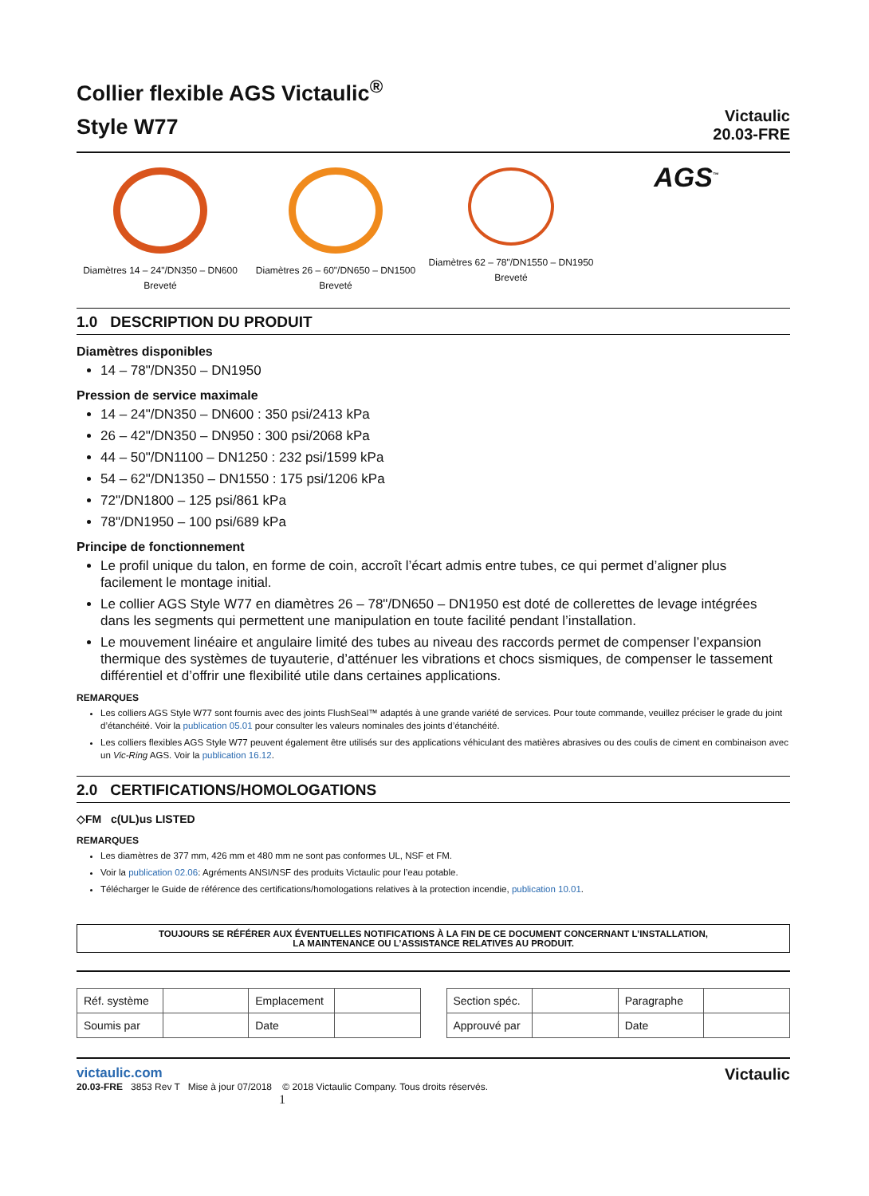Collier flexible AGS Victaulic<sup>®</sup>
Style W77
Victaulic
20.03-FRE
Diamètres 14 – 24"/DN350 – DN600
Breveté
Diamètres 26 – 60"/DN650 – DN1500
Breveté
Diamètres 62 – 78"/DN1550 – DN1950
Breveté
AGS<sup>™</sup>
1.0 DESCRIPTION DU PRODUIT
Diamètres disponibles
14 – 78"/DN350 – DN1950
Pression de service maximale
14 – 24"/DN350 – DN600 : 350 psi/2413 kPa
26 – 42"/DN350 – DN950 : 300 psi/2068 kPa
44 – 50"/DN1100 – DN1250 : 232 psi/1599 kPa
54 – 62"/DN1350 – DN1550 : 175 psi/1206 kPa
72"/DN1800 – 125 psi/861 kPa
78"/DN1950 – 100 psi/689 kPa
Principe de fonctionnement
Le profil unique du talon, en forme de coin, accroît l’écart admis entre tubes, ce qui permet d’aligner plus facilement le montage initial.
Le collier AGS Style W77 en diamètres 26 – 78"/DN650 – DN1950 est doté de collerettes de levage intégrées dans les segments qui permettent une manipulation en toute facilité pendant l’installation.
Le mouvement linéaire et angulaire limité des tubes au niveau des raccords permet de compenser l’expansion thermique des systèmes de tuyauterie, d’atténuer les vibrations et chocs sismiques, de compenser le tassement différentiel et d’offrir une flexibilité utile dans certaines applications.
REMARQUES
Les colliers AGS Style W77 sont fournis avec des joints FlushSeal™ adaptés à une grande variété de services. Pour toute commande, veuillez préciser le grade du joint d’étanchéité. Voir la publication 05.01 pour consulter les valeurs nominales des joints d’étanchéité.
Les colliers flexibles AGS Style W77 peuvent également être utilisés sur des applications véhiculant des matières abrasives ou des coulis de ciment en combinaison avec un Vic-Ring AGS. Voir la publication 16.12.
2.0 CERTIFICATIONS/HOMOLOGATIONS
◇FM c(UL)us LISTED
REMARQUES
Les diamètres de 377 mm, 426 mm et 480 mm ne sont pas conformes UL, NSF et FM.
Voir la publication 02.06: Agréments ANSI/NSF des produits Victaulic pour l’eau potable.
Télécharger le Guide de référence des certifications/homologations relatives à la protection incendie, publication 10.01.
TOUJOURS SE RÉFÉRER AUX ÉVENTUELLES NOTIFICATIONS À LA FIN DE CE DOCUMENT CONCERNANT L’INSTALLATION,
LA MAINTENANCE OU L’ASSISTANCE RELATIVES AU PRODUIT.
| Réf. système | | Emplacement | |
| Soumis par | | Date | |
| Section spéc. | | Paragraphe | |
| Approuvé par | | Date | |
victaulic.com
20.03-FRE 3853 Rev T Mise à jour 07/2018 © 2018 Victaulic Company. Tous droits réservés.
1
Victaulic